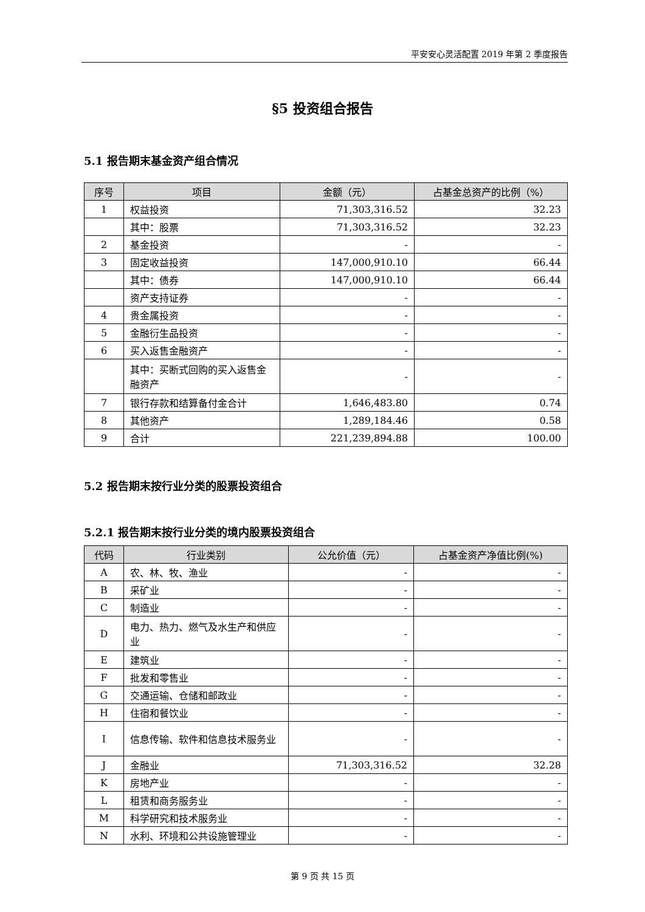平安安心灵活配置 2019 年第 2 季度报告
§5 投资组合报告
5.1 报告期末基金资产组合情况
| 序号 | 项目 | 金额（元） | 占基金总资产的比例（%） |
| --- | --- | --- | --- |
| 1 | 权益投资 | 71,303,316.52 | 32.23 |
| | 其中：股票 | 71,303,316.52 | 32.23 |
| 2 | 基金投资 | - | - |
| 3 | 固定收益投资 | 147,000,910.10 | 66.44 |
| | 其中：债券 | 147,000,910.10 | 66.44 |
| | 资产支持证券 | - | - |
| 4 | 贵金属投资 | - | - |
| 5 | 金融衍生品投资 | - | - |
| 6 | 买入返售金融资产 | - | - |
| | 其中：买断式回购的买入返售金融资产 | - | - |
| 7 | 银行存款和结算备付金合计 | 1,646,483.80 | 0.74 |
| 8 | 其他资产 | 1,289,184.46 | 0.58 |
| 9 | 合计 | 221,239,894.88 | 100.00 |
5.2 报告期末按行业分类的股票投资组合
5.2.1 报告期末按行业分类的境内股票投资组合
| 代码 | 行业类别 | 公允价值（元） | 占基金资产净值比例(%) |
| --- | --- | --- | --- |
| A | 农、林、牧、渔业 | - | - |
| B | 采矿业 | - | - |
| C | 制造业 | - | - |
| D | 电力、热力、燃气及水生产和供应业 | - | - |
| E | 建筑业 | - | - |
| F | 批发和零售业 | - | - |
| G | 交通运输、仓储和邮政业 | - | - |
| H | 住宿和餐饮业 | - | - |
| I | 信息传输、软件和信息技术服务业 | - | - |
| J | 金融业 | 71,303,316.52 | 32.28 |
| K | 房地产业 | - | - |
| L | 租赁和商务服务业 | - | - |
| M | 科学研究和技术服务业 | - | - |
| N | 水利、环境和公共设施管理业 | - | - |
第 9 页 共 15 页